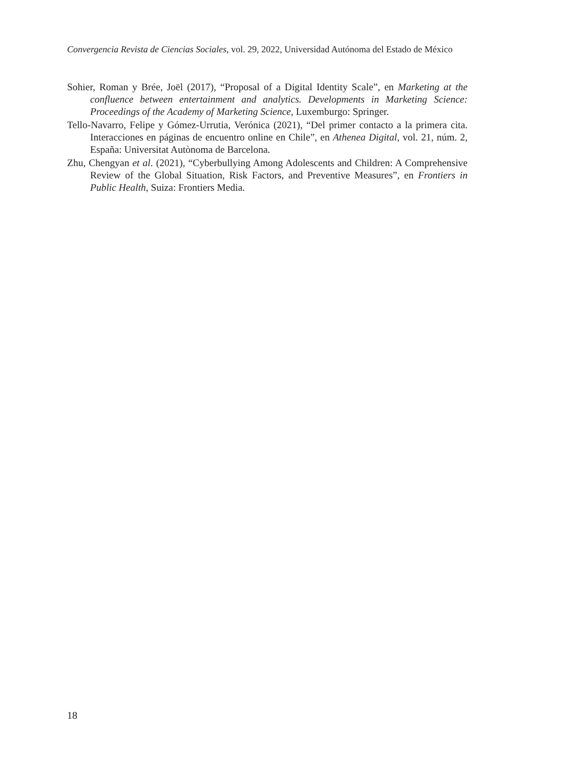Convergencia Revista de Ciencias Sociales, vol. 29, 2022, Universidad Autónoma del Estado de México
Sohier, Roman y Brée, Joël (2017), “Proposal of a Digital Identity Scale”, en Marketing at the confluence between entertainment and analytics. Developments in Marketing Science: Proceedings of the Academy of Marketing Science, Luxemburgo: Springer.
Tello-Navarro, Felipe y Gómez-Urrutia, Verónica (2021), “Del primer contacto a la primera cita. Interacciones en páginas de encuentro online en Chile”, en Athenea Digital, vol. 21, núm. 2, España: Universitat Autònoma de Barcelona.
Zhu, Chengyan et al. (2021), “Cyberbullying Among Adolescents and Children: A Comprehensive Review of the Global Situation, Risk Factors, and Preventive Measures”, en Frontiers in Public Health, Suiza: Frontiers Media.
18